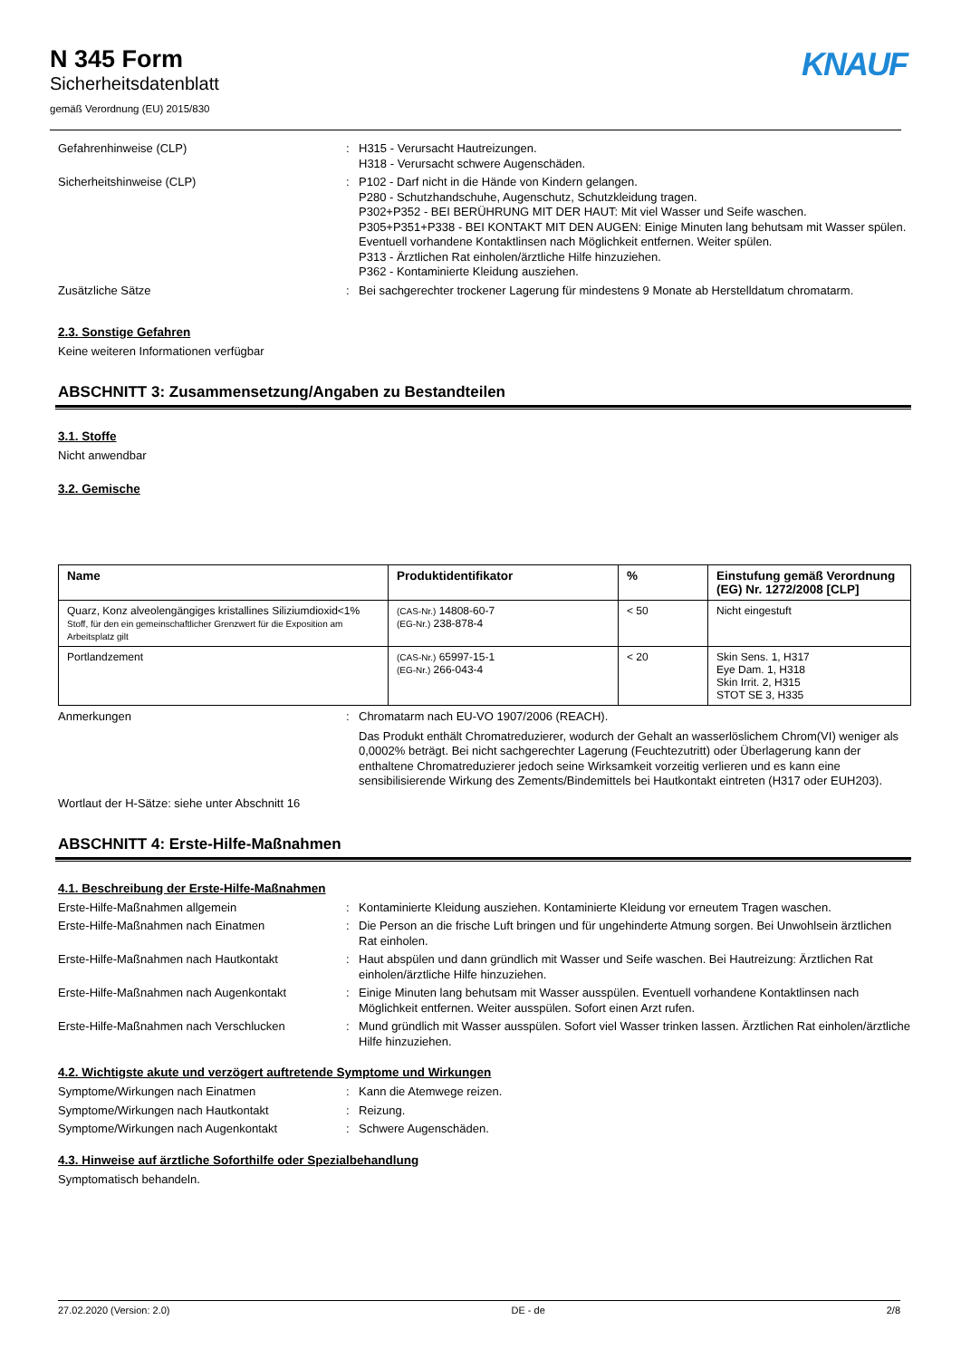N 345 Form
Sicherheitsdatenblatt
gemäß Verordnung (EU) 2015/830
KNAUF
Gefahrenhinweise (CLP) : H315 - Verursacht Hautreizungen.
H318 - Verursacht schwere Augenschäden.
Sicherheitshinweise (CLP) : P102 - Darf nicht in die Hände von Kindern gelangen.
P280 - Schutzhandschuhe, Augenschutz, Schutzkleidung tragen.
P302+P352 - BEI BERÜHRUNG MIT DER HAUT: Mit viel Wasser und Seife waschen.
P305+P351+P338 - BEI KONTAKT MIT DEN AUGEN: Einige Minuten lang behutsam mit Wasser spülen. Eventuell vorhandene Kontaktlinsen nach Möglichkeit entfernen. Weiter spülen.
P313 - Ärztlichen Rat einholen/ärztliche Hilfe hinzuziehen.
P362 - Kontaminierte Kleidung ausziehen.
Zusätzliche Sätze : Bei sachgerechter trockener Lagerung für mindestens 9 Monate ab Herstelldatum chromatarm.
2.3. Sonstige Gefahren
Keine weiteren Informationen verfügbar
ABSCHNITT 3: Zusammensetzung/Angaben zu Bestandteilen
3.1. Stoffe
Nicht anwendbar
3.2. Gemische
| Name | Produktidentifikator | % | Einstufung gemäß Verordnung (EG) Nr. 1272/2008 [CLP] |
| --- | --- | --- | --- |
| Quarz, Konz alveolengängiges kristallines Siliziumdioxid<1% Stoff, für den ein gemeinschaftlicher Grenzwert für die Exposition am Arbeitsplatz gilt | (CAS-Nr.) 14808-60-7 (EG-Nr.) 238-878-4 | < 50 | Nicht eingestuft |
| Portlandzement | (CAS-Nr.) 65997-15-1 (EG-Nr.) 266-043-4 | < 20 | Skin Sens. 1, H317 Eye Dam. 1, H318 Skin Irrit. 2, H315 STOT SE 3, H335 |
Anmerkungen : Chromatarm nach EU-VO 1907/2006 (REACH).
Das Produkt enthält Chromatreduzierer, wodurch der Gehalt an wasserlöslichem Chrom(VI) weniger als 0,0002% beträgt. Bei nicht sachgerechter Lagerung (Feuchtezutritt) oder Überlagerung kann der enthaltene Chromatreduzierer jedoch seine Wirksamkeit vorzeitig verlieren und es kann eine sensibilisierende Wirkung des Zements/Bindemittels bei Hautkontakt eintreten (H317 oder EUH203).
Wortlaut der H-Sätze: siehe unter Abschnitt 16
ABSCHNITT 4: Erste-Hilfe-Maßnahmen
4.1. Beschreibung der Erste-Hilfe-Maßnahmen
Erste-Hilfe-Maßnahmen allgemein : Kontaminierte Kleidung ausziehen. Kontaminierte Kleidung vor erneutem Tragen waschen.
Erste-Hilfe-Maßnahmen nach Einatmen : Die Person an die frische Luft bringen und für ungehinderte Atmung sorgen. Bei Unwohlsein ärztlichen Rat einholen.
Erste-Hilfe-Maßnahmen nach Hautkontakt : Haut abspülen und dann gründlich mit Wasser und Seife waschen. Bei Hautreizung: Ärztlichen Rat einholen/ärztliche Hilfe hinzuziehen.
Erste-Hilfe-Maßnahmen nach Augenkontakt : Einige Minuten lang behutsam mit Wasser ausspülen. Eventuell vorhandene Kontaktlinsen nach Möglichkeit entfernen. Weiter ausspülen. Sofort einen Arzt rufen.
Erste-Hilfe-Maßnahmen nach Verschlucken : Mund gründlich mit Wasser ausspülen. Sofort viel Wasser trinken lassen. Ärztlichen Rat einholen/ärztliche Hilfe hinzuziehen.
4.2. Wichtigste akute und verzögert auftretende Symptome und Wirkungen
Symptome/Wirkungen nach Einatmen : Kann die Atemwege reizen.
Symptome/Wirkungen nach Hautkontakt : Reizung.
Symptome/Wirkungen nach Augenkontakt : Schwere Augenschäden.
4.3. Hinweise auf ärztliche Soforthilfe oder Spezialbehandlung
Symptomatisch behandeln.
27.02.2020 (Version: 2.0) DE - de 2/8